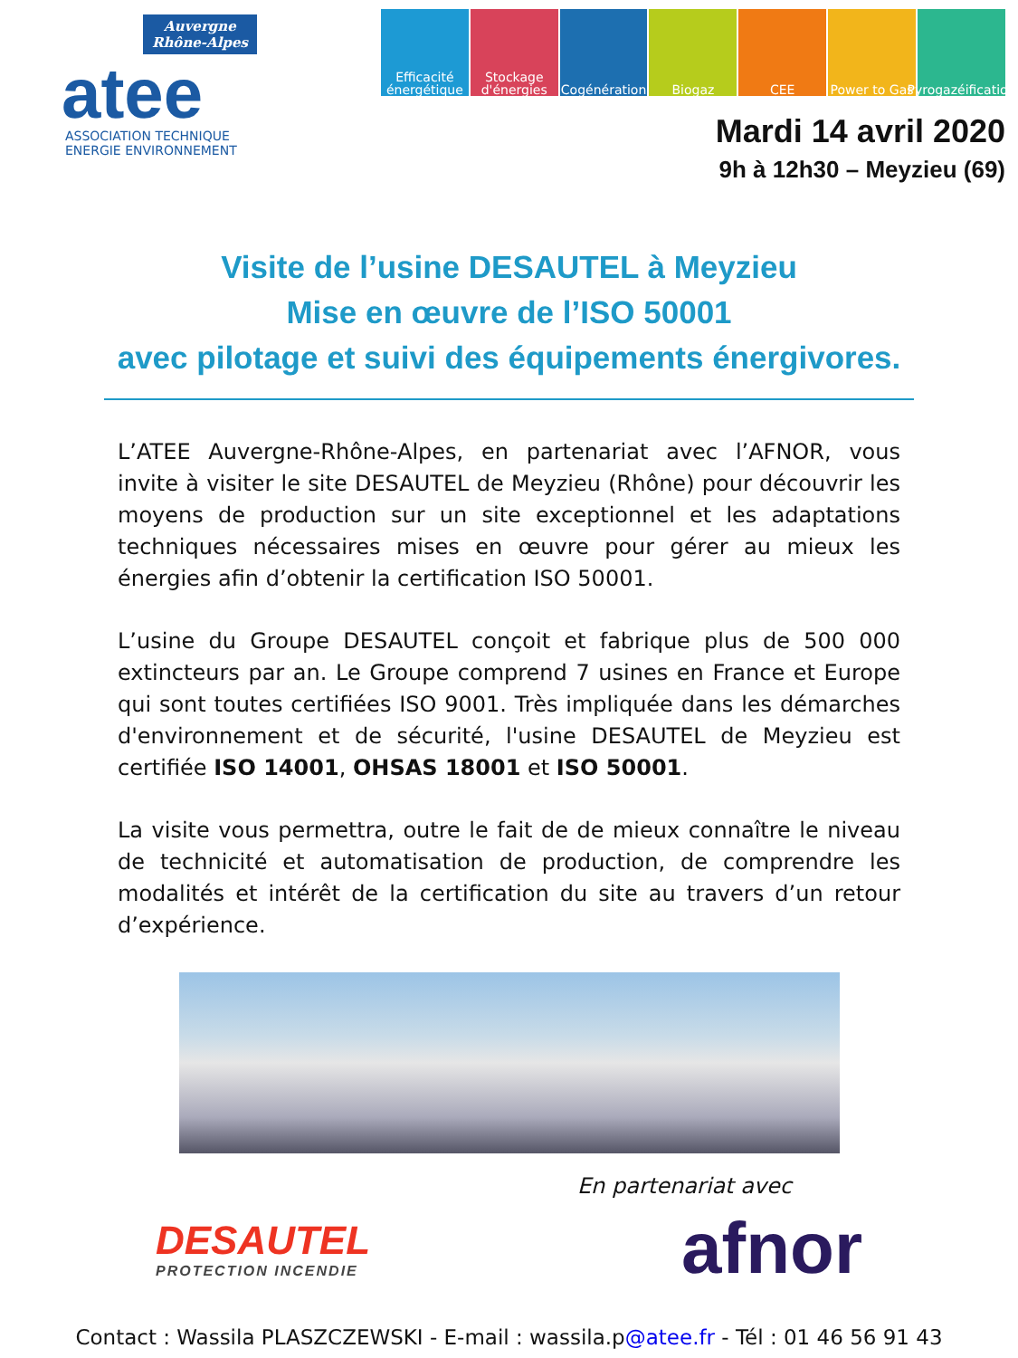Auvergne
Rhône-Alpes
atee
ASSOCIATION TECHNIQUE
ENERGIE ENVIRONNEMENT
Efficacité énergétique
Stockage d'énergies
Cogénération
Biogaz CEE Power to Gas
Pyrogazéification
Mardi 14 avril 2020
9h à 12h30 – Meyzieu (69)
Visite de l’usine DESAUTEL à Meyzieu
Mise en œuvre de l’ISO 50001
avec pilotage et suivi des équipements énergivores.
L’ATEE Auvergne-Rhône-Alpes, en partenariat avec l’AFNOR, vous invite à visiter le site DESAUTEL de Meyzieu (Rhône) pour découvrir les moyens de production sur un site exceptionnel et les adaptations techniques nécessaires mises en œuvre pour gérer au mieux les énergies afin d’obtenir la certification ISO 50001.
L’usine du Groupe DESAUTEL conçoit et fabrique plus de 500 000 extincteurs par an. Le Groupe comprend 7 usines en France et Europe qui sont toutes certifiées ISO 9001. Très impliquée dans les démarches d'environnement et de sécurité, l'usine DESAUTEL de Meyzieu est certifiée ISO 14001, OHSAS 18001 et ISO 50001.
La visite vous permettra, outre le fait de de mieux connaître le niveau de technicité et automatisation de production, de comprendre les modalités et intérêt de la certification du site au travers d’un retour d’expérience.
En partenariat avec
DESAUTEL
PROTECTION INCENDIE
afnor
Contact : Wassila PLASZCZEWSKI - E-mail : wassila.p@atee.fr - Tél : 01 46 56 91 43